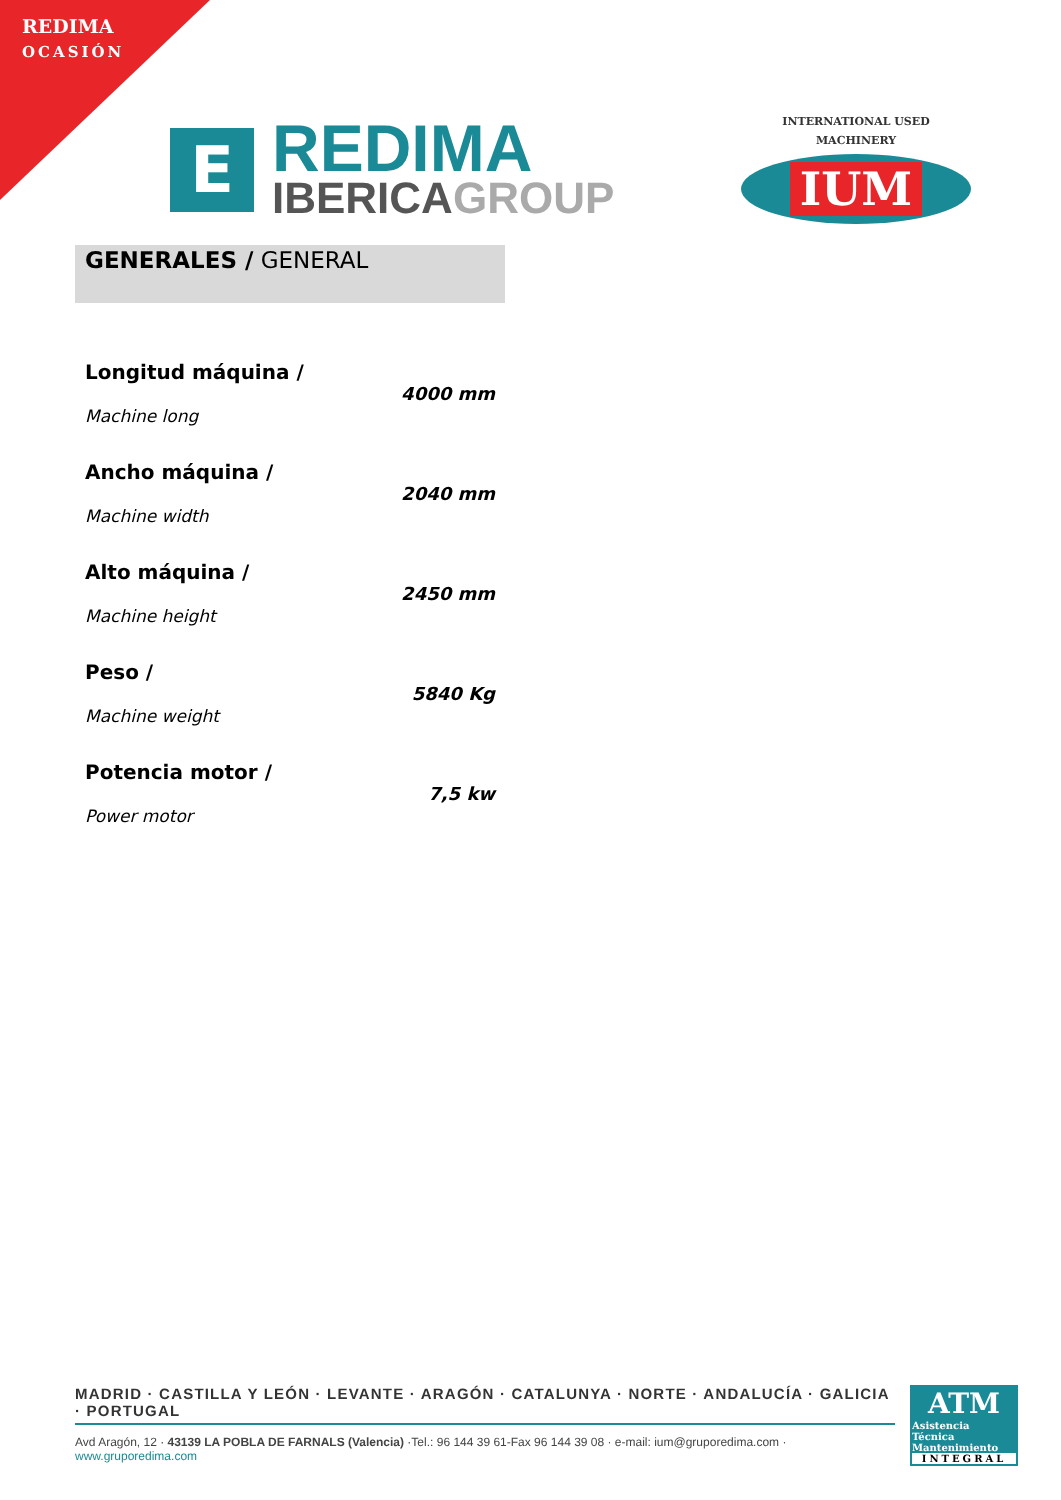REDIMA
OCASIÓN
E
REDIMA
IBERICAGROUP
INTERNATIONAL USED MACHINERY
IUM
GENERALES / GENERAL
| Longitud máquina / Machine long | 4000 mm |
| Ancho máquina / Machine width | 2040 mm |
| Alto máquina / Machine height | 2450 mm |
| Peso / Machine weight | 5840 Kg |
| Potencia motor / Power motor | 7,5 kw |
MADRID · CASTILLA Y LEÓN · LEVANTE · ARAGÓN · CATALUNYA · NORTE · ANDALUCÍA · GALICIA · PORTUGAL
Avd Aragón, 12 · 43139 LA POBLA DE FARNALS (Valencia) ·Tel.: 96 144 39 61-Fax 96 144 39 08 · e-mail: ium@gruporedima.com · www.gruporedima.com
ATM
Asistencia
Técnica
Mantenimiento
INTEGRAL